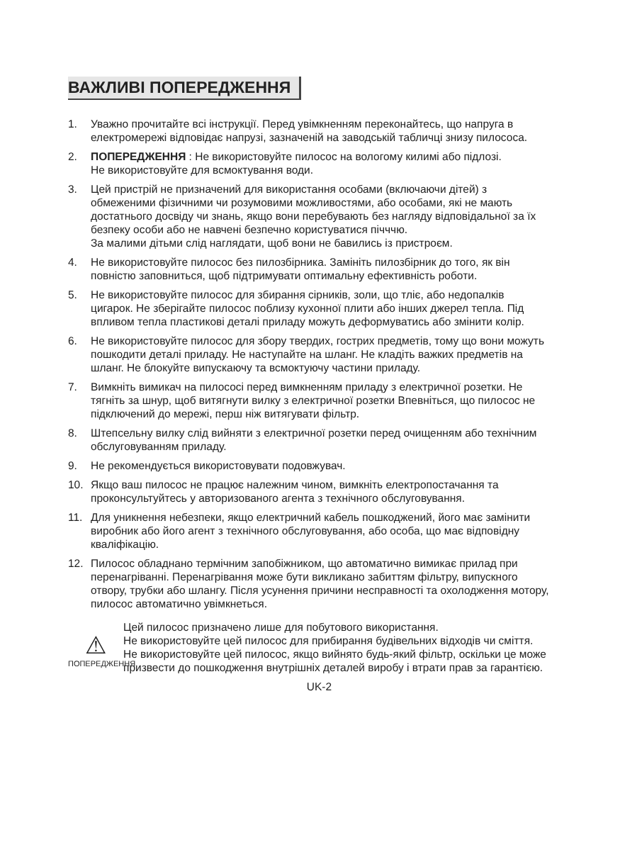ВАЖЛИВІ ПОПЕРЕДЖЕННЯ
1. Уважно прочитайте всі інструкції. Перед увімкненням переконайтесь, що напруга в електромережі відповідає напрузі, зазначеній на заводській табличці знизу пилососа.
2. ПОПЕРЕДЖЕННЯ : Не використовуйте пилосос на вологому килимі або підлозі.
Не використовуйте для всмоктування води.
3. Цей пристрій не призначений для використання особами (включаючи дітей) з обмеженими фізичними чи розумовими можливостями, або особами, які не мають достатнього досвіду чи знань, якщо вони перебувають без нагляду відповідальної за їх безпеку особи або не навчені безпечно користуватися пічччю.
За малими дітьми слід наглядати, щоб вони не бавились із пристроєм.
4. Не використовуйте пилосос без пилозбірника. Замініть пилозбірник до того, як він повністю заповниться, щоб підтримувати оптимальну ефективність роботи.
5. Не використовуйте пилосос для збирання сірників, золи, що тліє, або недопалків цигарок. Не зберігайте пилосос поблизу кухонної плити або інших джерел тепла. Під впливом тепла пластикові деталі приладу можуть деформуватись або змінити колір.
6. Не використовуйте пилосос для збору твердих, гострих предметів, тому що вони можуть пошкодити деталі приладу. Не наступайте на шланг. Не кладіть важких предметів на шланг. Не блокуйте випускаючу та всмоктуючу частини приладу.
7. Вимкніть вимикач на пилососі перед вимкненням приладу з електричної розетки. Не тягніть за шнур, щоб витягнути вилку з електричної розетки Впевніться, що пилосос не підключений до мережі, перш ніж витягувати фільтр.
8. Штепсельну вилку слід вийняти з електричної розетки перед очищенням або технічним обслуговуванням приладу.
9. Не рекомендується використовувати подовжувач.
10. Якщо ваш пилосос не працює належним чином, вимкніть електропостачання та проконсультуйтесь у авторизованого агента з технічного обслуговування.
11. Для уникнення небезпеки, якщо електричний кабель пошкоджений, його має замінити виробник або його агент з технічного обслуговування, або особа, що має відповідну кваліфікацію.
12. Пилосос обладнано термічним запобіжником, що автоматично вимикає прилад при перенагріванні. Перенагрівання може бути викликано забиттям фільтру, випускного отвору, трубки або шлангу. Після усунення причини несправності та охолодження мотору, пилосос автоматично увімкнеться.
⚠
ПОПЕРЕДЖЕННЯ
Цей пилосос призначено лише для побутового використання.
Не використовуйте цей пилосос для прибирання будівельних відходів чи сміття. Не використовуйте цей пилосос, якщо вийнято будь-який фільтр, оскільки це може призвести до пошкодження внутрішніх деталей виробу і втрати прав за гарантією.
UK-2